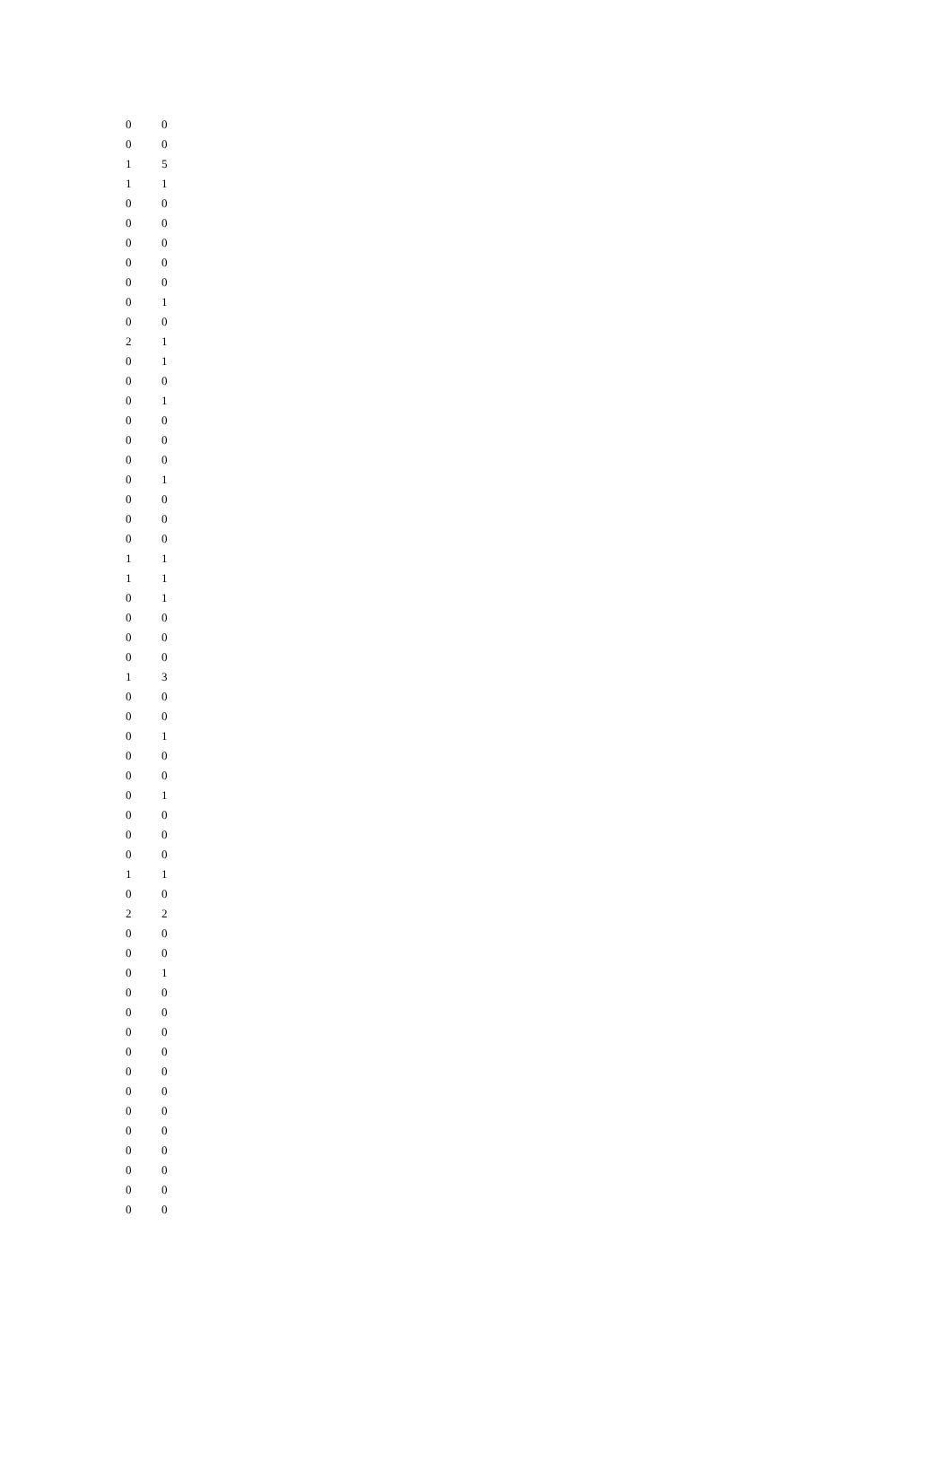| 0 | 0 |
| 0 | 0 |
| 1 | 5 |
| 1 | 1 |
| 0 | 0 |
| 0 | 0 |
| 0 | 0 |
| 0 | 0 |
| 0 | 0 |
| 0 | 1 |
| 0 | 0 |
| 2 | 1 |
| 0 | 1 |
| 0 | 0 |
| 0 | 1 |
| 0 | 0 |
| 0 | 0 |
| 0 | 0 |
| 0 | 1 |
| 0 | 0 |
| 0 | 0 |
| 0 | 0 |
| 1 | 1 |
| 1 | 1 |
| 0 | 1 |
| 0 | 0 |
| 0 | 0 |
| 0 | 0 |
| 1 | 3 |
| 0 | 0 |
| 0 | 0 |
| 0 | 1 |
| 0 | 0 |
| 0 | 0 |
| 0 | 1 |
| 0 | 0 |
| 0 | 0 |
| 0 | 0 |
| 1 | 1 |
| 0 | 0 |
| 2 | 2 |
| 0 | 0 |
| 0 | 0 |
| 0 | 1 |
| 0 | 0 |
| 0 | 0 |
| 0 | 0 |
| 0 | 0 |
| 0 | 0 |
| 0 | 0 |
| 0 | 0 |
| 0 | 0 |
| 0 | 0 |
| 0 | 0 |
| 0 | 0 |
| 0 | 0 |